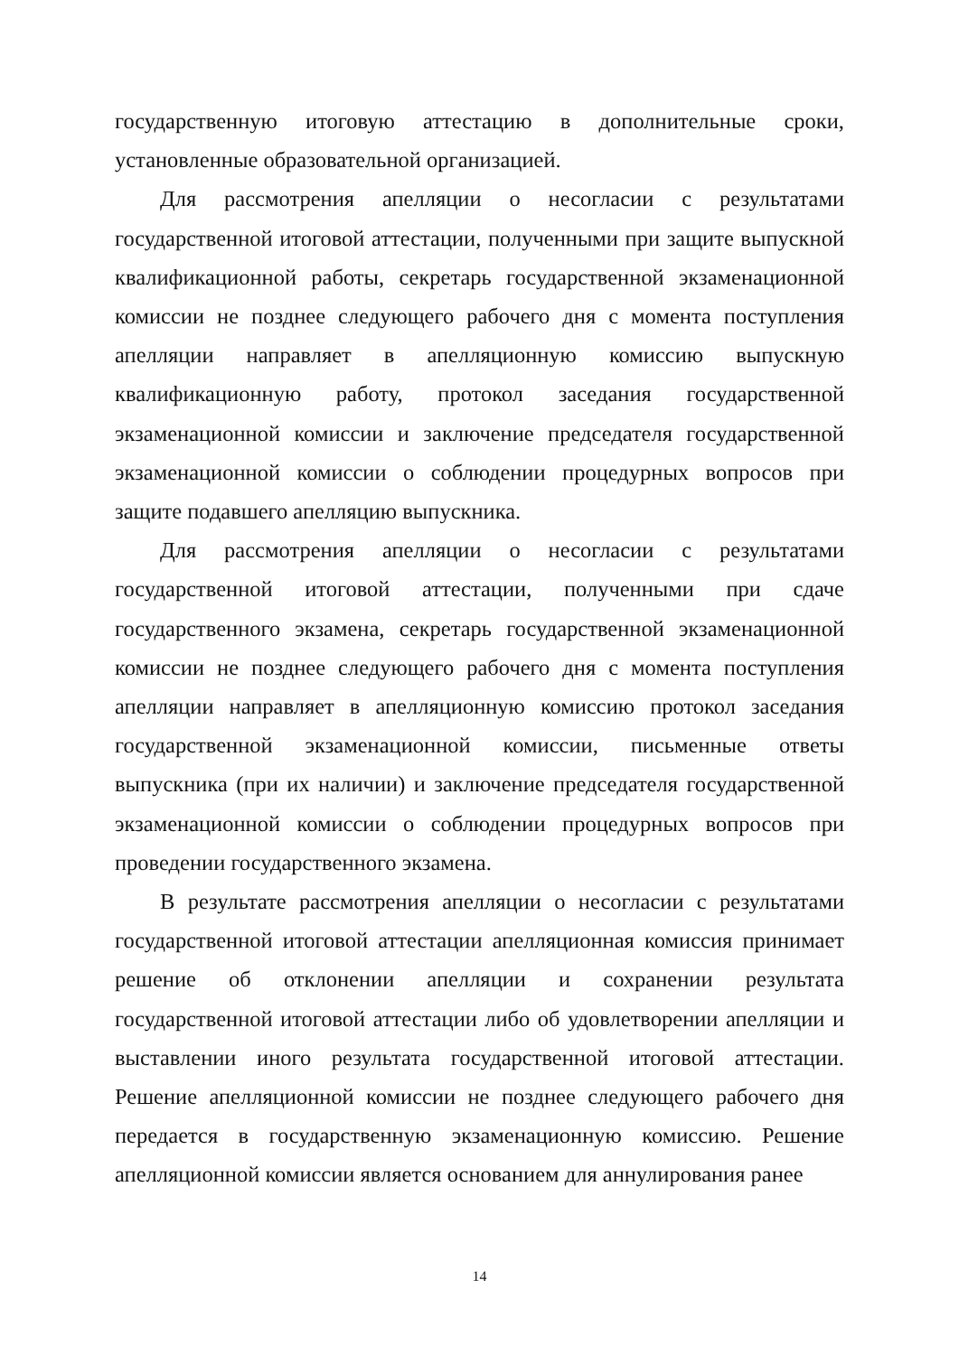государственную итоговую аттестацию в дополнительные сроки, установленные образовательной организацией.
Для рассмотрения апелляции о несогласии с результатами государственной итоговой аттестации, полученными при защите выпускной квалификационной работы, секретарь государственной экзаменационной комиссии не позднее следующего рабочего дня с момента поступления апелляции направляет в апелляционную комиссию выпускную квалификационную работу, протокол заседания государственной экзаменационной комиссии и заключение председателя государственной экзаменационной комиссии о соблюдении процедурных вопросов при защите подавшего апелляцию выпускника.
Для рассмотрения апелляции о несогласии с результатами государственной итоговой аттестации, полученными при сдаче государственного экзамена, секретарь государственной экзаменационной комиссии не позднее следующего рабочего дня с момента поступления апелляции направляет в апелляционную комиссию протокол заседания государственной экзаменационной комиссии, письменные ответы выпускника (при их наличии) и заключение председателя государственной экзаменационной комиссии о соблюдении процедурных вопросов при проведении государственного экзамена.
В результате рассмотрения апелляции о несогласии с результатами государственной итоговой аттестации апелляционная комиссия принимает решение об отклонении апелляции и сохранении результата государственной итоговой аттестации либо об удовлетворении апелляции и выставлении иного результата государственной итоговой аттестации. Решение апелляционной комиссии не позднее следующего рабочего дня передается в государственную экзаменационную комиссию. Решение апелляционной комиссии является основанием для аннулирования ранее
14